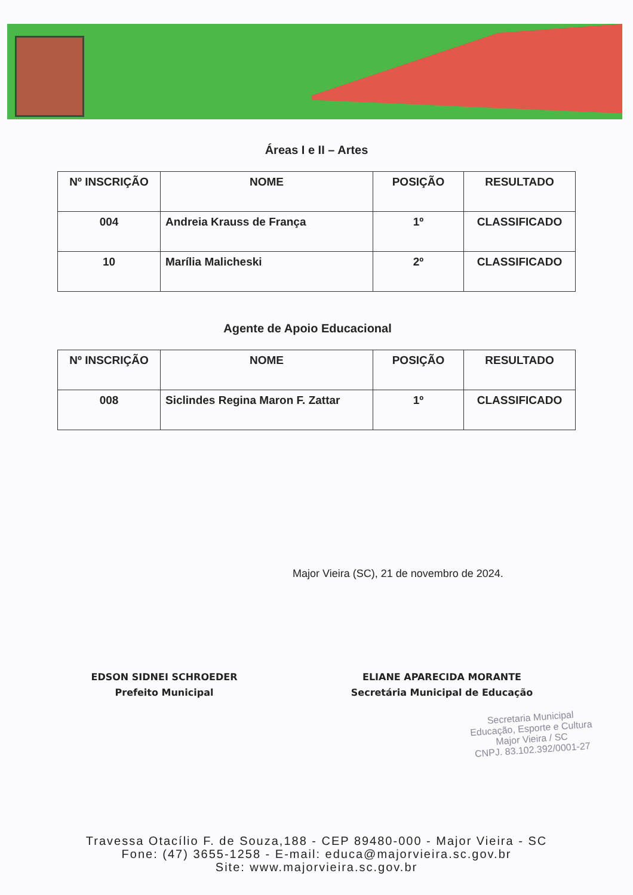Áreas I e II – Artes
| Nº INSCRIÇÃO | NOME | POSIÇÃO | RESULTADO |
| --- | --- | --- | --- |
| 004 | Andreia Krauss de França | 1º | CLASSIFICADO |
| 10 | Marília Malicheski | 2º | CLASSIFICADO |
Agente de Apoio Educacional
| Nº INSCRIÇÃO | NOME | POSIÇÃO | RESULTADO |
| --- | --- | --- | --- |
| 008 | Siclindes Regina Maron F. Zattar | 1º | CLASSIFICADO |
Major Vieira (SC), 21 de novembro de 2024.
EDSON SIDNEI SCHROEDER
Prefeito Municipal
ELIANE APARECIDA MORANTE
Secretária Municipal de Educação
Secretaria Municipal
Educação, Esporte e Cultura
Major Vieira / SC
CNPJ. 83.102.392/0001-27
Travessa Otacílio F. de Souza,188 - CEP 89480-000 - Major Vieira - SC
Fone: (47) 3655-1258 - E-mail: educa@majorvieira.sc.gov.br
Site: www.majorvieira.sc.gov.br